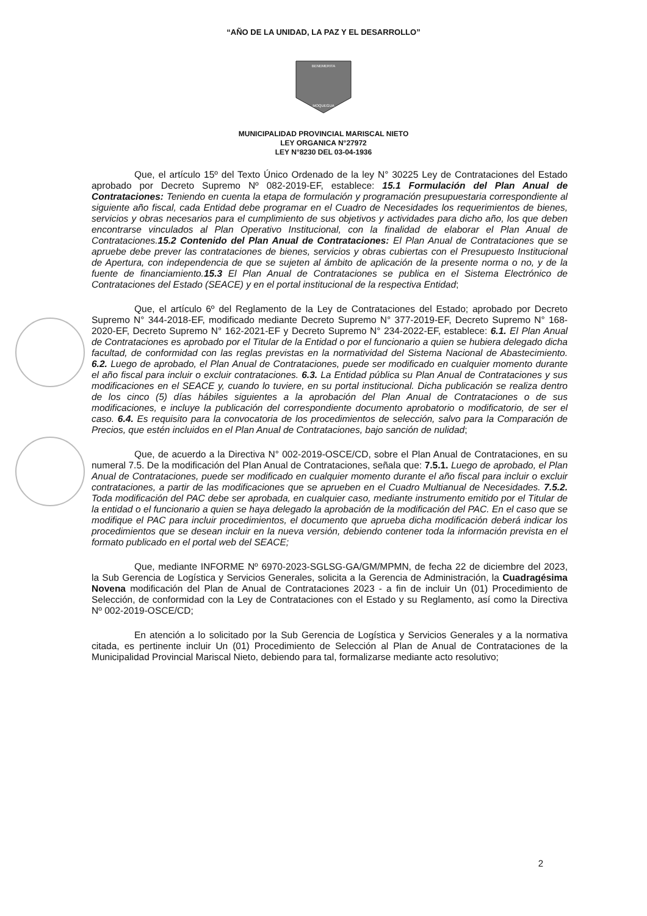“AÑO DE LA UNIDAD, LA PAZ Y EL DESARROLLO”
BENEMERITA
MOQUEGUA
MUNICIPALIDAD PROVINCIAL MARISCAL NIETO
LEY ORGANICA N°27972
LEY N°8230 DEL 03-04-1936
Que, el artículo 15º del Texto Único Ordenado de la ley N° 30225 Ley de Contrataciones del Estado aprobado por Decreto Supremo Nº 082-2019-EF, establece: 15.1 Formulación del Plan Anual de Contrataciones: Teniendo en cuenta la etapa de formulación y programación presupuestaria correspondiente al siguiente año fiscal, cada Entidad debe programar en el Cuadro de Necesidades los requerimientos de bienes, servicios y obras necesarios para el cumplimiento de sus objetivos y actividades para dicho año, los que deben encontrarse vinculados al Plan Operativo Institucional, con la finalidad de elaborar el Plan Anual de Contrataciones. 15.2 Contenido del Plan Anual de Contrataciones: El Plan Anual de Contrataciones que se apruebe debe prever las contrataciones de bienes, servicios y obras cubiertas con el Presupuesto Institucional de Apertura, con independencia de que se sujeten al ámbito de aplicación de la presente norma o no, y de la fuente de financiamiento. 15.3 El Plan Anual de Contrataciones se publica en el Sistema Electrónico de Contrataciones del Estado (SEACE) y en el portal institucional de la respectiva Entidad;
Que, el artículo 6º del Reglamento de la Ley de Contrataciones del Estado; aprobado por Decreto Supremo N° 344-2018-EF, modificado mediante Decreto Supremo N° 377-2019-EF, Decreto Supremo N° 168-2020-EF, Decreto Supremo N° 162-2021-EF y Decreto Supremo N° 234-2022-EF, establece: 6.1. El Plan Anual de Contrataciones es aprobado por el Titular de la Entidad o por el funcionario a quien se hubiera delegado dicha facultad, de conformidad con las reglas previstas en la normatividad del Sistema Nacional de Abastecimiento. 6.2. Luego de aprobado, el Plan Anual de Contrataciones, puede ser modificado en cualquier momento durante el año fiscal para incluir o excluir contrataciones. 6.3. La Entidad pública su Plan Anual de Contrataciones y sus modificaciones en el SEACE y, cuando lo tuviere, en su portal institucional. Dicha publicación se realiza dentro de los cinco (5) días hábiles siguientes a la aprobación del Plan Anual de Contrataciones o de sus modificaciones, e incluye la publicación del correspondiente documento aprobatorio o modificatorio, de ser el caso. 6.4. Es requisito para la convocatoria de los procedimientos de selección, salvo para la Comparación de Precios, que estén incluidos en el Plan Anual de Contrataciones, bajo sanción de nulidad;
Que, de acuerdo a la Directiva N° 002-2019-OSCE/CD, sobre el Plan Anual de Contrataciones, en su numeral 7.5. De la modificación del Plan Anual de Contrataciones, señala que: 7.5.1. Luego de aprobado, el Plan Anual de Contrataciones, puede ser modificado en cualquier momento durante el año fiscal para incluir o excluir contrataciones, a partir de las modificaciones que se aprueben en el Cuadro Multianual de Necesidades. 7.5.2. Toda modificación del PAC debe ser aprobada, en cualquier caso, mediante instrumento emitido por el Titular de la entidad o el funcionario a quien se haya delegado la aprobación de la modificación del PAC. En el caso que se modifique el PAC para incluir procedimientos, el documento que aprueba dicha modificación deberá indicar los procedimientos que se desean incluir en la nueva versión, debiendo contener toda la información prevista en el formato publicado en el portal web del SEACE;
Que, mediante INFORME Nº 6970-2023-SGLSG-GA/GM/MPMN, de fecha 22 de diciembre del 2023, la Sub Gerencia de Logística y Servicios Generales, solicita a la Gerencia de Administración, la Cuadragésima Novena modificación del Plan de Anual de Contrataciones 2023 - a fin de incluir Un (01) Procedimiento de Selección, de conformidad con la Ley de Contrataciones con el Estado y su Reglamento, así como la Directiva Nº 002-2019-OSCE/CD;
En atención a lo solicitado por la Sub Gerencia de Logística y Servicios Generales y a la normativa citada, es pertinente incluir Un (01) Procedimiento de Selección al Plan de Anual de Contrataciones de la Municipalidad Provincial Mariscal Nieto, debiendo para tal, formalizarse mediante acto resolutivo;
2